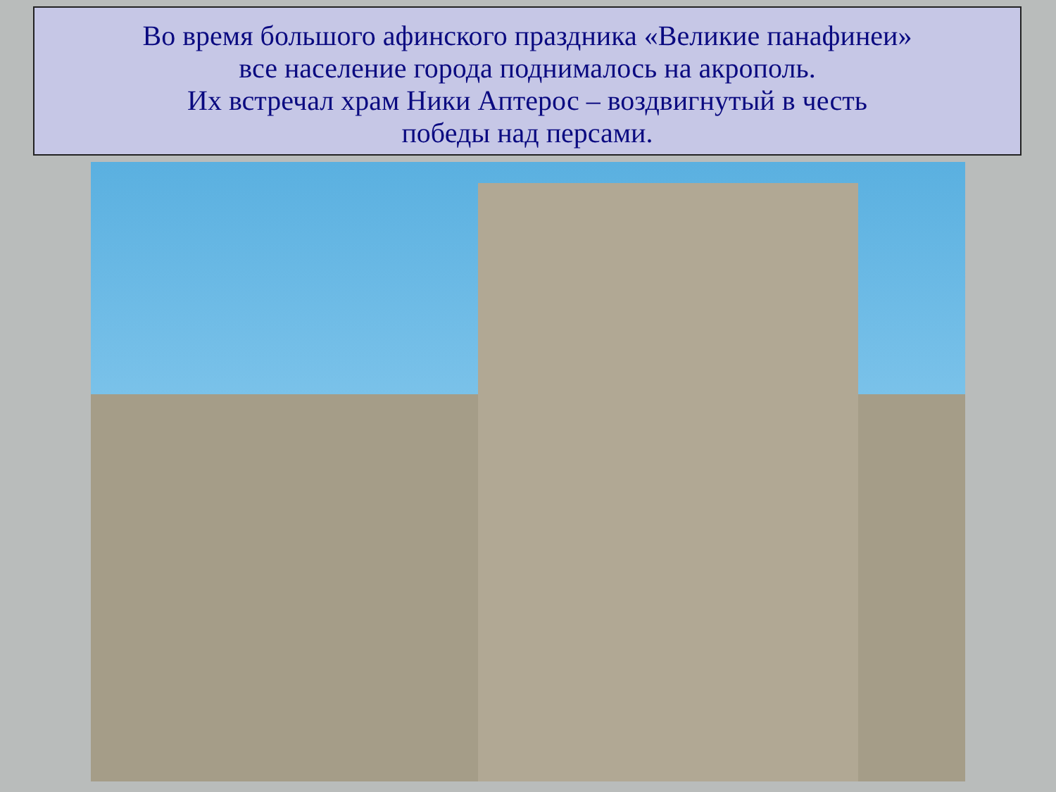Во время большого афинского праздника «Великие панафинеи»
все население города поднималось на акрополь.
Их встречал храм Ники Аптерос – воздвигнутый в честь
победы над персами.